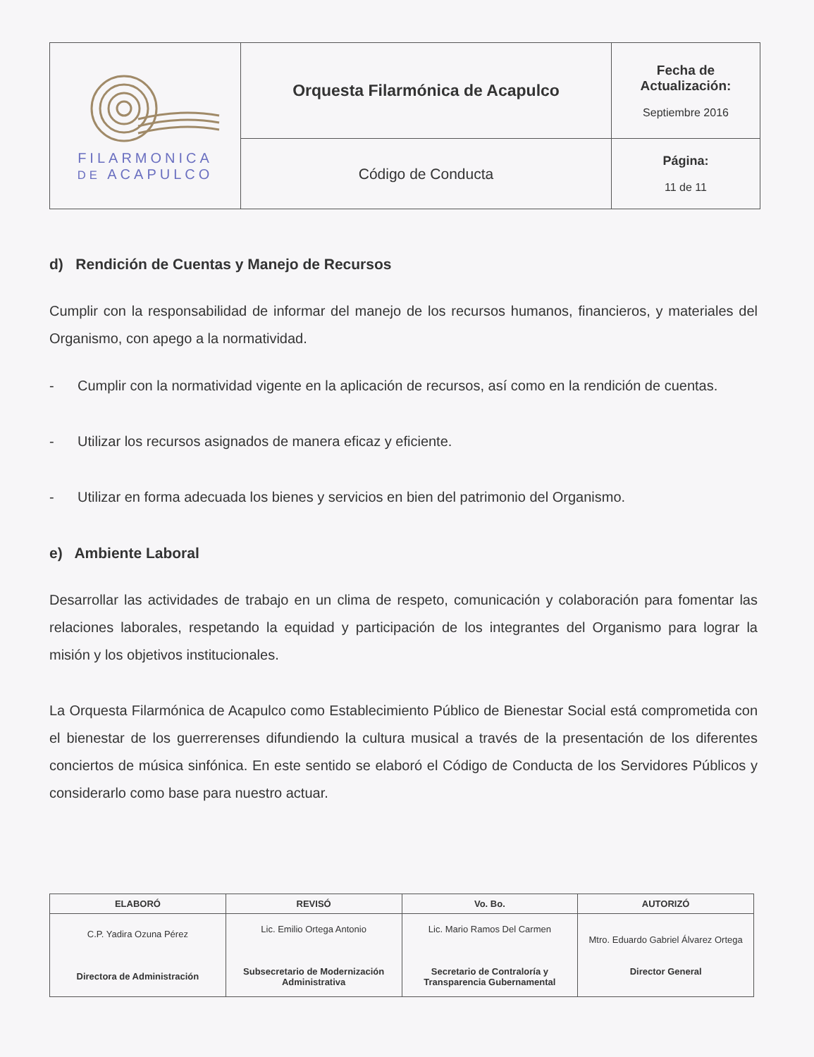| FILARMONICA DE ACAPULCO | Orquesta Filarmónica de Acapulco | Fecha de Actualización: Septiembre 2016 |
| | Código de Conducta | Página: 11 de 11 |
d) Rendición de Cuentas y Manejo de Recursos
Cumplir con la responsabilidad de informar del manejo de los recursos humanos, financieros, y materiales del Organismo, con apego a la normatividad.
- Cumplir con la normatividad vigente en la aplicación de recursos, así como en la rendición de cuentas.
- Utilizar los recursos asignados de manera eficaz y eficiente.
- Utilizar en forma adecuada los bienes y servicios en bien del patrimonio del Organismo.
e) Ambiente Laboral
Desarrollar las actividades de trabajo en un clima de respeto, comunicación y colaboración para fomentar las relaciones laborales, respetando la equidad y participación de los integrantes del Organismo para lograr la misión y los objetivos institucionales.
La Orquesta Filarmónica de Acapulco como Establecimiento Público de Bienestar Social está comprometida con el bienestar de los guerrerenses difundiendo la cultura musical a través de la presentación de los diferentes conciertos de música sinfónica. En este sentido se elaboró el Código de Conducta de los Servidores Públicos y considerarlo como base para nuestro actuar.
| ELABORÓ | REVISÓ | Vo. Bo. | AUTORIZÓ |
| --- | --- | --- | --- |
| C.P. Yadira Ozuna Pérez Directora de Administración | Lic. Emilio Ortega Antonio Subsecretario de Modernización Administrativa | Lic. Mario Ramos Del Carmen Secretario de Contraloría y Transparencia Gubernamental | Mtro. Eduardo Gabriel Álvarez Ortega Director General |